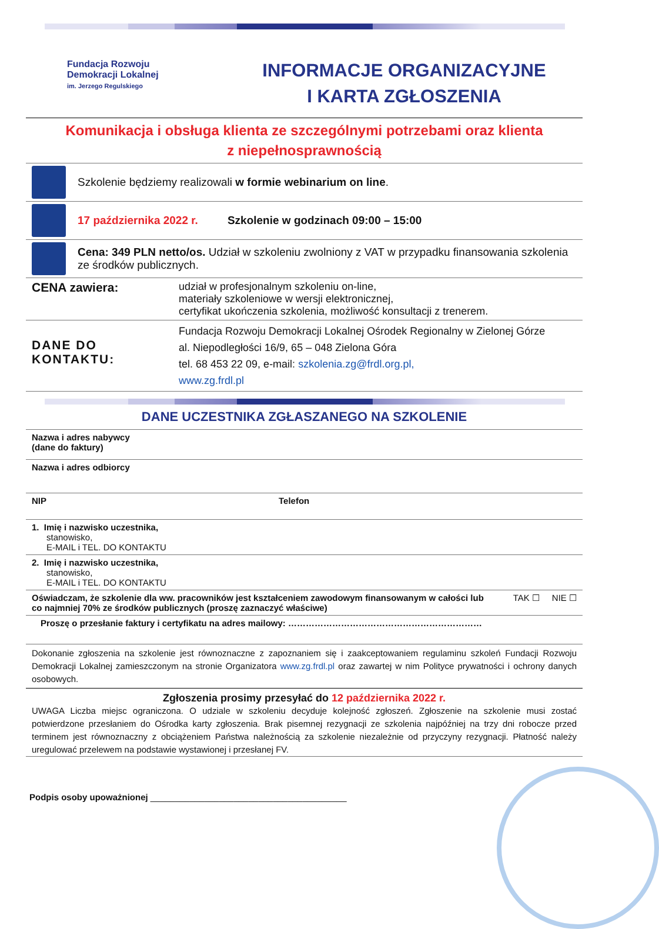Fundacja Rozwoju
Demokracji Lokalnej
im. Jerzego Regulskiego
INFORMACJE ORGANIZACYJNE
I KARTA ZGŁOSZENIA
Komunikacja i obsługa klienta ze szczególnymi potrzebami oraz klienta
z niepełnosprawnością
Szkolenie będziemy realizowali w formie webinarium on line.
17 października 2022 r. Szkolenie w godzinach 09:00 – 15:00
Cena: 349 PLN netto/os. Udział w szkoleniu zwolniony z VAT w przypadku finansowania szkolenia ze środków publicznych.
| CENA zawiera: | udział w profesjonalnym szkoleniu on-line, materiały szkoleniowe w wersji elektronicznej, certyfikat ukończenia szkolenia, możliwość konsultacji z trenerem. |
| DANE DO KONTAKTU: | Fundacja Rozwoju Demokracji Lokalnej Ośrodek Regionalny w Zielonej Górze al. Niepodległości 16/9, 65 – 048 Zielona Góra tel. 68 453 22 09, e-mail: szkolenia.zg@frdl.org.pl, www.zg.frdl.pl |
DANE UCZESTNIKA ZGŁASZANEGO NA SZKOLENIE
| Nazwa i adres nabywcy (dane do faktury) | |
| Nazwa i adres odbiorcy | |
| NIP | Telefon |
| 1. Imię i nazwisko uczestnika, stanowisko, E-MAIL i TEL. DO KONTAKTU | |
| 2. Imię i nazwisko uczestnika, stanowisko, E-MAIL i TEL. DO KONTAKTU | |
| Oświadczam, że szkolenie dla ww. pracowników jest kształceniem zawodowym finansowanym w całości lub co najmniej 70% ze środków publicznych (proszę zaznaczyć właściwe) TAK ☐ NIE ☐ | |
| Proszę o przesłanie faktury i certyfikatu na adres mailowy: ………………………………………………………… | |
| Dokonanie zgłoszenia na szkolenie jest równoznaczne z zapoznaniem się i zaakceptowaniem regulaminu szkoleń Fundacji Rozwoju Demokracji Lokalnej zamieszczonym na stronie Organizatora www.zg.frdl.pl oraz zawartej w nim Polityce prywatności i ochrony danych osobowych. | |
Zgłoszenia prosimy przesyłać do 12 października 2022 r.
UWAGA Liczba miejsc ograniczona. O udziale w szkoleniu decyduje kolejność zgłoszeń. Zgłoszenie na szkolenie musi zostać potwierdzone przesłaniem do Ośrodka karty zgłoszenia. Brak pisemnej rezygnacji ze szkolenia najpóźniej na trzy dni robocze przed terminem jest równoznaczny z obciążeniem Państwa należnością za szkolenie niezależnie od przyczyny rezygnacji. Płatność należy uregulować przelewem na podstawie wystawionej i przesłanej FV.
Podpis osoby upoważnionej ________________________________________